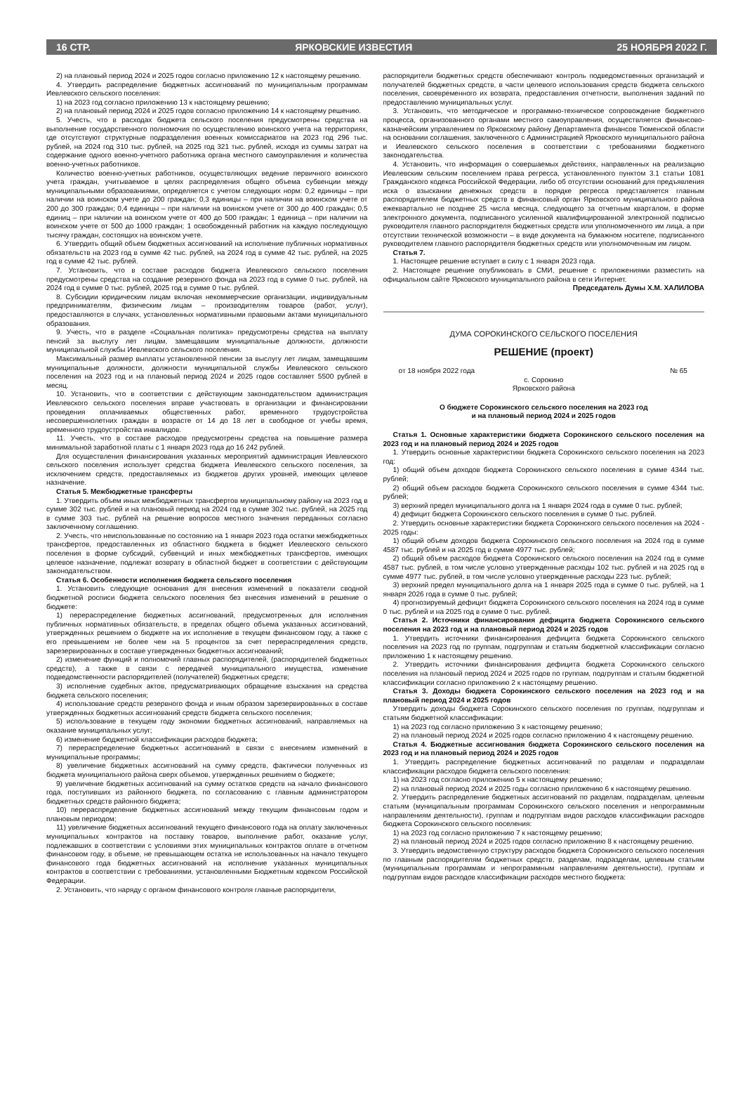16 СТР. ЯРКОВСКИЕ ИЗВЕСТИЯ 25 НОЯБРЯ 2022 Г.
2) на плановый период 2024 и 2025 годов согласно приложению 12 к настоящему решению.
4. Утвердить распределение бюджетных ассигнований по муниципальным программам Иевлевского сельского поселения:
1) на 2023 год согласно приложению 13 к настоящему решению;
2) на плановый период 2024 и 2025 годов согласно приложению 14 к настоящему решению.
5. Учесть, что в расходах бюджета сельского поселения предусмотрены средства на выполнение государственного полномочия по осуществлению воинского учета на территориях, где отсутствуют структурные подразделения военных комиссариатов на 2023 год 296 тыс. рублей, на 2024 год 310 тыс. рублей, на 2025 год 321 тыс. рублей, исходя из суммы затрат на содержание одного военно-учетного работника органа местного самоуправления и количества военно-учетных работников.
Количество военно-учетных работников, осуществляющих ведение первичного воинского учета граждан, учитываемое в целях распределения общего объема субвенции между муниципальными образованиями, определяется с учетом следующих норм: 0,2 единицы – при наличии на воинском учете до 200 граждан; 0,3 единицы – при наличии на воинском учете от 200 до 300 граждан; 0,4 единицы – при наличии на воинском учете от 300 до 400 граждан; 0,5 единиц – при наличии на воинском учете от 400 до 500 граждан; 1 единица – при наличии на воинском учете от 500 до 1000 граждан; 1 освобожденный работник на каждую последующую тысячу граждан, состоящих на воинском учете.
6. Утвердить общий объем бюджетных ассигнований на исполнение публичных нормативных обязательств на 2023 год в сумме 42 тыс. рублей, на 2024 год в сумме 42 тыс. рублей, на 2025 год в сумме 42 тыс. рублей.
7. Установить, что в составе расходов бюджета Иевлевского сельского поселения предусмотрены средства на создание резервного фонда на 2023 год в сумме 0 тыс. рублей, на 2024 год в сумме 0 тыс. рублей, 2025 год в сумме 0 тыс. рублей.
8. Субсидии юридическим лицам включая некоммерческие организации, индивидуальным предпринимателям, физическим лицам – производителям товаров (работ, услуг), предоставляются в случаях, установленных нормативными правовыми актами муниципального образования.
9. Учесть, что в разделе «Социальная политика» предусмотрены средства на выплату пенсий за выслугу лет лицам, замещавшим муниципальные должности, должности муниципальной службы Иевлевского сельского поселения.
Максимальный размер выплаты установленной пенсии за выслугу лет лицам, замещавшим муниципальные должности, должности муниципальной службы Иевлевского сельского поселения на 2023 год и на плановый период 2024 и 2025 годов составляет 5500 рублей в месяц.
10. Установить, что в соответствии с действующим законодательством администрация Иевлевского сельского поселения вправе участвовать в организации и финансировании проведения оплачиваемых общественных работ, временного трудоустройства несовершеннолетних граждан в возрасте от 14 до 18 лет в свободное от учебы время, временного трудоустройства инвалидов.
11. Учесть, что в составе расходов предусмотрены средства на повышение размера минимальной заработной платы с 1 января 2023 года до 16 242 рублей.
Для осуществления финансирования указанных мероприятий администрация Иевлевского сельского поселения использует средства бюджета Иевлевского сельского поселения, за исключением средств, предоставляемых из бюджетов других уровней, имеющих целевое назначение.
Статья 5. Межбюджетные трансферты
1. Утвердить объем иных межбюджетных трансфертов муниципальному району на 2023 год в сумме 302 тыс. рублей и на плановый период на 2024 год в сумме 302 тыс. рублей, на 2025 год в сумме 303 тыс. рублей на решение вопросов местного значения переданных согласно заключенному соглашению.
2. Учесть, что неиспользованные по состоянию на 1 января 2023 года остатки межбюджетных трансфертов, предоставленных из областного бюджета в бюджет Иевлевского сельского поселения в форме субсидий, субвенций и иных межбюджетных трансфертов, имеющих целевое назначение, подлежат возврату в областной бюджет в соответствии с действующим законодательством.
Статья 6. Особенности исполнения бюджета сельского поселения
1. Установить следующие основания для внесения изменений в показатели сводной бюджетной росписи бюджета сельского поселения без внесения изменений в решение о бюджете:
1) перераспределение бюджетных ассигнований, предусмотренных для исполнения публичных нормативных обязательств, в пределах общего объема указанных ассигнований, утвержденных решением о бюджете на их исполнение в текущем финансовом году, а также с его превышением не более чем на 5 процентов за счет перераспределения средств, зарезервированных в составе утвержденных бюджетных ассигнований;
2) изменение функций и полномочий главных распорядителей, (распорядителей бюджетных средств), а также в связи с передачей муниципального имущества, изменение подведомственности распорядителей (получателей) бюджетных средств;
3) исполнение судебных актов, предусматривающих обращение взыскания на средства бюджета сельского поселения;
4) использование средств резервного фонда и иным образом зарезервированных в составе утвержденных бюджетных ассигнований средств бюджета сельского поселения;
5) использование в текущем году экономии бюджетных ассигнований, направляемых на оказание муниципальных услуг;
6) изменение бюджетной классификации расходов бюджета;
7) перераспределение бюджетных ассигнований в связи с внесением изменений в муниципальные программы;
8) увеличение бюджетных ассигнований на сумму средств, фактически полученных из бюджета муниципального района сверх объемов, утвержденных решением о бюджете;
9) увеличение бюджетных ассигнований на сумму остатков средств на начало финансового года, поступивших из районного бюджета, по согласованию с главным администратором бюджетных средств районного бюджета;
10) перераспределение бюджетных ассигнований между текущим финансовым годом и плановым периодом;
11) увеличение бюджетных ассигнований текущего финансового года на оплату заключенных муниципальных контрактов на поставку товаров, выполнение работ, оказание услуг, подлежавших в соответствии с условиями этих муниципальных контрактов оплате в отчетном финансовом году, в объеме, не превышающем остатка не использованных на начало текущего финансового года бюджетных ассигнований на исполнение указанных муниципальных контрактов в соответствии с требованиями, установленными Бюджетным кодексом Российской Федерации.
2. Установить, что наряду с органом финансового контроля главные распорядители,
распорядители бюджетных средств обеспечивают контроль подведомственных организаций и получателей бюджетных средств, в части целевого использования средств бюджета сельского поселения, своевременного их возврата, предоставления отчетности, выполнения заданий по предоставлению муниципальных услуг.
3. Установить, что методическое и программно-техническое сопровождение бюджетного процесса, организованного органами местного самоуправления, осуществляется финансово-казначейским управлением по Ярковскому району Департамента финансов Тюменской области на основании соглашения, заключенного с Администрацией Ярковского муниципального района и Иевлевского сельского поселения в соответствии с требованиями бюджетного законодательства.
4. Установить, что информация о совершаемых действиях, направленных на реализацию Иевлевским сельским поселением права регресса, установленного пунктом 3.1 статьи 1081 Гражданского кодекса Российской Федерации, либо об отсутствии оснований для предъявления иска о взыскании денежных средств в порядке регресса представляется главным распорядителем бюджетных средств в финансовый орган Ярковского муниципального района ежеквартально не позднее 25 числа месяца, следующего за отчетным кварталом, в форме электронного документа, подписанного усиленной квалифицированной электронной подписью руководителя главного распорядителя бюджетных средств или уполномоченного им лица, а при отсутствии технической возможности – в виде документа на бумажном носителе, подписанного руководителем главного распорядителя бюджетных средств или уполномоченным им лицом.
Статья 7.
1. Настоящее решение вступает в силу с 1 января 2023 года.
2. Настоящее решение опубликовать в СМИ, решение с приложениями разместить на официальном сайте Ярковского муниципального района в сети Интернет.
Председатель Думы Х.М. ХАЛИЛОВА
ДУМА СОРОКИНСКОГО СЕЛЬСКОГО ПОСЕЛЕНИЯ
РЕШЕНИЕ (проект)
от 18 ноября 2022 года № 65
с. Сорокино
Ярковского района
О бюджете Сорокинского сельского поселения на 2023 год
и на плановый период 2024 и 2025 годов
Статья 1. Основные характеристики бюджета Сорокинского сельского поселения на 2023 год и на плановый период 2024 и 2025 годов
1. Утвердить основные характеристики бюджета Сорокинского сельского поселения на 2023 год:
1) общий объем доходов бюджета Сорокинского сельского поселения в сумме 4344 тыс. рублей;
2) общий объем расходов бюджета Сорокинского сельского поселения в сумме 4344 тыс. рублей;
3) верхний предел муниципального долга на 1 января 2024 года в сумме 0 тыс. рублей;
4) дефицит бюджета Сорокинского сельского поселения в сумме 0 тыс. рублей.
2. Утвердить основные характеристики бюджета Сорокинского сельского поселения на 2024 - 2025 годы:
1) общий объем доходов бюджета Сорокинского сельского поселения на 2024 год в сумме 4587 тыс. рублей и на 2025 год в сумме 4977 тыс. рублей;
2) общий объем расходов бюджета Сорокинского сельского поселения на 2024 год в сумме 4587 тыс. рублей, в том числе условно утвержденные расходы 102 тыс. рублей и на 2025 год в сумме 4977 тыс. рублей, в том числе условно утвержденные расходы 223 тыс. рублей;
3) верхний предел муниципального долга на 1 января 2025 года в сумме 0 тыс. рублей, на 1 января 2026 года в сумме 0 тыс. рублей;
4) прогнозируемый дефицит бюджета Сорокинского сельского поселения на 2024 год в сумме 0 тыс. рублей и на 2025 год в сумме 0 тыс. рублей.
Статья 2. Источники финансирования дефицита бюджета Сорокинского сельского поселения на 2023 год и на плановый период 2024 и 2025 годов
1. Утвердить источники финансирования дефицита бюджета Сорокинского сельского поселения на 2023 год по группам, подгруппам и статьям бюджетной классификации согласно приложению 1 к настоящему решению.
2. Утвердить источники финансирования дефицита бюджета Сорокинского сельского поселения на плановый период 2024 и 2025 годов по группам, подгруппам и статьям бюджетной классификации согласно приложению 2 к настоящему решению.
Статья 3. Доходы бюджета Сорокинского сельского поселения на 2023 год и на плановый период 2024 и 2025 годов
Утвердить доходы бюджета Сорокинского сельского поселения по группам, подгруппам и статьям бюджетной классификации:
1) на 2023 год согласно приложению 3 к настоящему решению;
2) на плановый период 2024 и 2025 годов согласно приложению 4 к настоящему решению.
Статья 4. Бюджетные ассигнования бюджета Сорокинского сельского поселения на 2023 год и на плановый период 2024 и 2025 годов
1. Утвердить распределение бюджетных ассигнований по разделам и подразделам классификации расходов бюджета сельского поселения:
1) на 2023 год согласно приложению 5 к настоящему решению;
2) на плановый период 2024 и 2025 годы согласно приложению 6 к настоящему решению.
2. Утвердить распределение бюджетных ассигнований по разделам, подразделам, целевым статьям (муниципальным программам Сорокинского сельского поселения и непрограммным направлениям деятельности), группам и подгруппам видов расходов классификации расходов бюджета Сорокинского сельского поселения:
1) на 2023 год согласно приложению 7 к настоящему решению;
2) на плановый период 2024 и 2025 годов согласно приложению 8 к настоящему решению.
3. Утвердить ведомственную структуру расходов бюджета Сорокинского сельского поселения по главным распорядителям бюджетных средств, разделам, подразделам, целевым статьям (муниципальным программам и непрограммным направлениям деятельности), группам и подгруппам видов расходов классификации расходов местного бюджета: